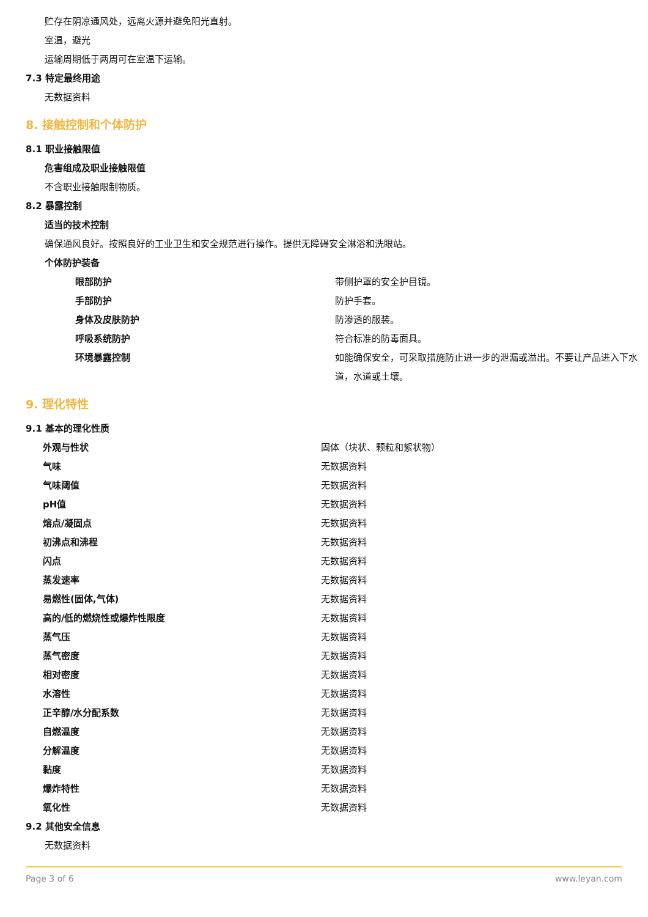贮存在阴凉通风处，远离火源并避免阳光直射。
室温，避光
运输周期低于两周可在室温下运输。
7.3 特定最终用途
无数据资料
8. 接触控制和个体防护
8.1 职业接触限值
危害组成及职业接触限值
不含职业接触限制物质。
8.2 暴露控制
适当的技术控制
确保通风良好。按照良好的工业卫生和安全规范进行操作。提供无障碍安全淋浴和洗眼站。
个体防护装备
| 眼部防护 | 带侧护罩的安全护目镜。 |
| 手部防护 | 防护手套。 |
| 身体及皮肤防护 | 防渗透的服装。 |
| 呼吸系统防护 | 符合标准的防毒面具。 |
| 环境暴露控制 | 如能确保安全，可采取措施防止进一步的泄漏或溢出。不要让产品进入下水道，水道或土壤。 |
9. 理化特性
9.1 基本的理化性质
| 外观与性状 | 固体（块状、颗粒和絮状物） |
| 气味 | 无数据资料 |
| 气味阈值 | 无数据资料 |
| pH值 | 无数据资料 |
| 熔点/凝固点 | 无数据资料 |
| 初沸点和沸程 | 无数据资料 |
| 闪点 | 无数据资料 |
| 蒸发速率 | 无数据资料 |
| 易燃性(固体,气体) | 无数据资料 |
| 高的/低的燃烧性或爆炸性限度 | 无数据资料 |
| 蒸气压 | 无数据资料 |
| 蒸气密度 | 无数据资料 |
| 相对密度 | 无数据资料 |
| 水溶性 | 无数据资料 |
| 正辛醇/水分配系数 | 无数据资料 |
| 自燃温度 | 无数据资料 |
| 分解温度 | 无数据资料 |
| 黏度 | 无数据资料 |
| 爆炸特性 | 无数据资料 |
| 氧化性 | 无数据资料 |
9.2 其他安全信息
无数据资料
Page 3 of 6 www.leyan.com